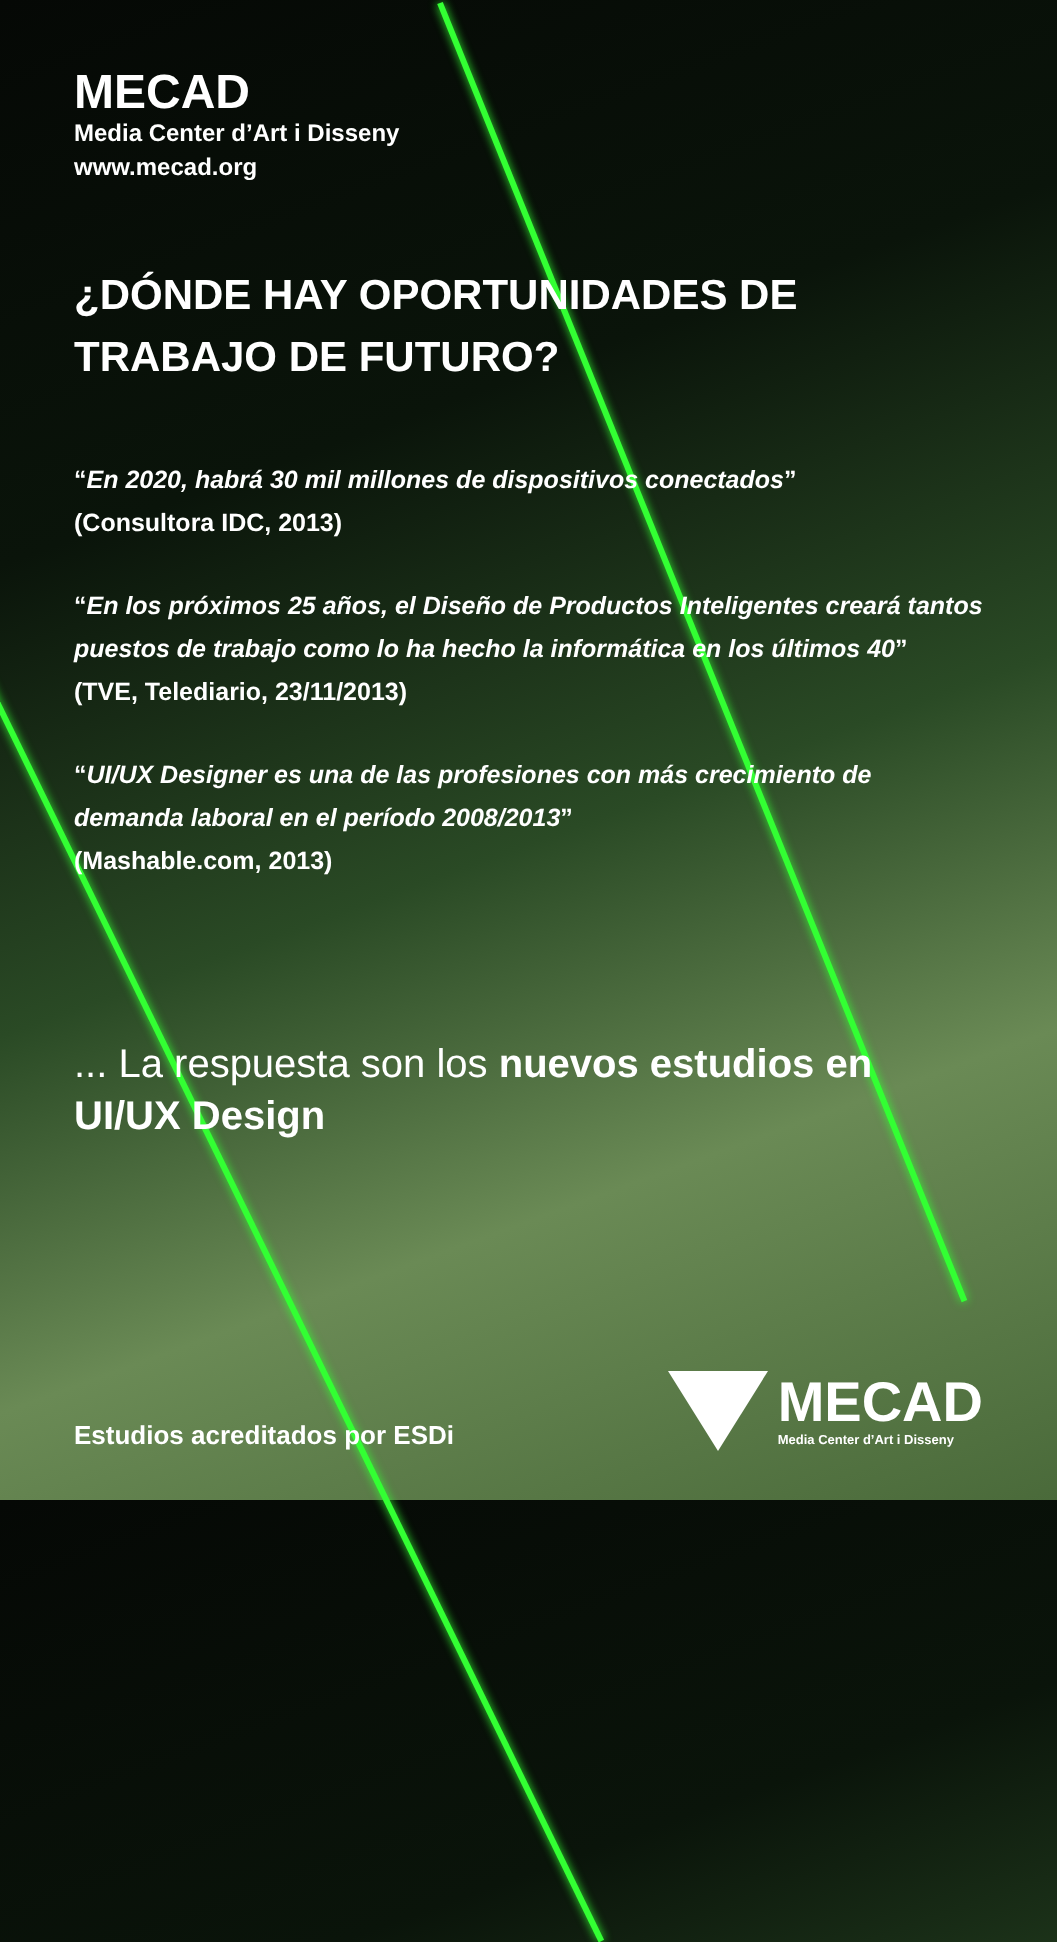MECAD
Media Center d’Art i Disseny
www.mecad.org
¿DÓNDE HAY OPORTUNIDADES DE
TRABAJO DE FUTURO?
“En 2020, habrá 30 mil millones de dispositivos conectados”
(Consultora IDC, 2013)
“En los próximos 25 años, el Diseño de Productos Inteligentes creará tantos puestos de trabajo como lo ha hecho la informática en los últimos 40”
(TVE, Telediario, 23/11/2013)
“UI/UX Designer es una de las profesiones con más crecimiento de demanda laboral en el período 2008/2013”
(Mashable.com, 2013)
... La respuesta son los nuevos estudios en UI/UX Design
Estudios acreditados por ESDi
MECAD
Media Center d’Art i Disseny